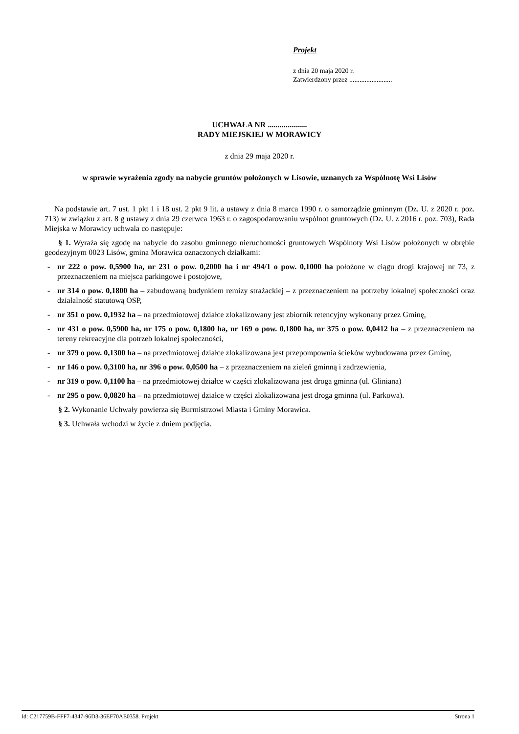Projekt
z dnia 20 maja 2020 r.
Zatwierdzony przez .........................
UCHWAŁA NR ....................
RADY MIEJSKIEJ W MORAWICY
z dnia 29 maja 2020 r.
w sprawie wyrażenia zgody na nabycie gruntów położonych w Lisowie, uznanych za Wspólnotę Wsi Lisów
Na podstawie art. 7 ust. 1 pkt 1 i 18 ust. 2 pkt 9 lit. a ustawy z dnia 8 marca 1990 r. o samorządzie gminnym (Dz. U. z 2020 r. poz. 713) w związku z art. 8 g ustawy z dnia 29 czerwca 1963 r. o zagospodarowaniu wspólnot gruntowych (Dz. U. z 2016 r. poz. 703), Rada Miejska w Morawicy uchwala co następuje:
§ 1. Wyraża się zgodę na nabycie do zasobu gminnego nieruchomości gruntowych Wspólnoty Wsi Lisów położonych w obrębie geodezyjnym 0023 Lisów, gmina Morawica oznaczonych działkami:
- nr 222 o pow. 0,5900 ha, nr 231 o pow. 0,2000 ha i nr 494/1 o pow. 0,1000 ha położone w ciągu drogi krajowej nr 73, z przeznaczeniem na miejsca parkingowe i postojowe,
- nr 314 o pow. 0,1800 ha – zabudowaną budynkiem remizy strażackiej – z przeznaczeniem na potrzeby lokalnej społeczności oraz działalność statutową OSP,
- nr 351 o pow. 0,1932 ha – na przedmiotowej działce zlokalizowany jest zbiornik retencyjny wykonany przez Gminę,
- nr 431 o pow. 0,5900 ha, nr 175 o pow. 0,1800 ha, nr 169 o pow. 0,1800 ha, nr 375 o pow. 0,0412 ha – z przeznaczeniem na tereny rekreacyjne dla potrzeb lokalnej społeczności,
- nr 379 o pow. 0,1300 ha – na przedmiotowej działce zlokalizowana jest przepompownia ścieków wybudowana przez Gminę,
- nr 146 o pow. 0,3100 ha, nr 396 o pow. 0,0500 ha – z przeznaczeniem na zieleń gminną i zadrzewienia,
- nr 319 o pow. 0,1100 ha – na przedmiotowej działce w części zlokalizowana jest droga gminna (ul. Gliniana)
- nr 295 o pow. 0,0820 ha – na przedmiotowej działce w części zlokalizowana jest droga gminna (ul. Parkowa).
§ 2. Wykonanie Uchwały powierza się Burmistrzowi Miasta i Gminy Morawica.
§ 3. Uchwała wchodzi w życie z dniem podjęcia.
Id: C217759B-FFF7-4347-96D3-36EF70AE0358. Projekt Strona 1